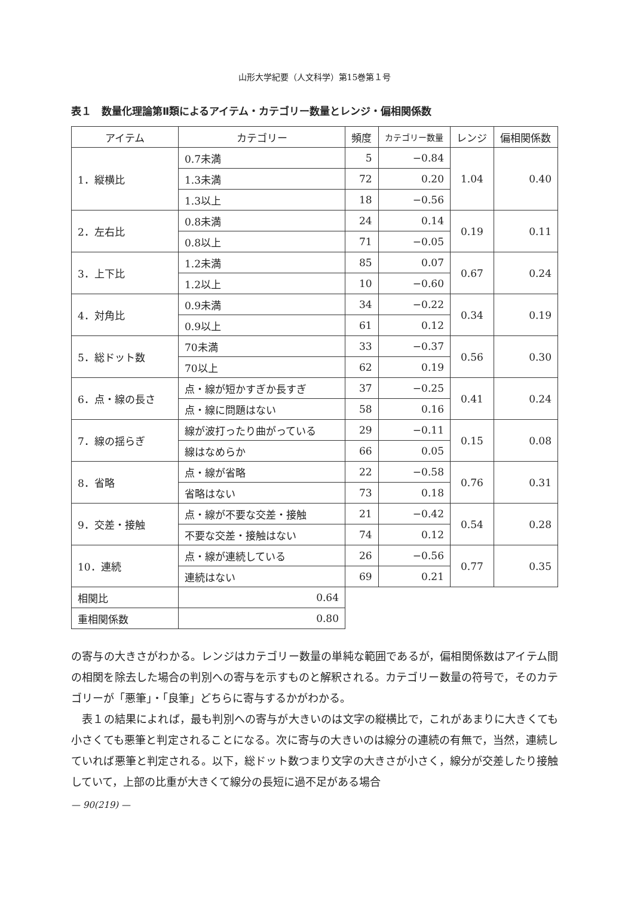山形大学紀要（人文科学）第15巻第１号
表１　数量化理論第Ⅱ類によるアイテム・カテゴリー数量とレンジ・偏相関係数
| アイテム | カテゴリー | 頻度 | カテゴリー数量 | レンジ | 偏相関係数 |
| --- | --- | --- | --- | --- | --- |
| 1．縦横比 | 0.7未満 | 5 | −0.84 | 1.04 | 0.40 |
| | 1.3未満 | 72 | 0.20 | | |
| | 1.3以上 | 18 | −0.56 | | |
| 2．左右比 | 0.8未満 | 24 | 0.14 | 0.19 | 0.11 |
| | 0.8以上 | 71 | −0.05 | | |
| 3．上下比 | 1.2未満 | 85 | 0.07 | 0.67 | 0.24 |
| | 1.2以上 | 10 | −0.60 | | |
| 4．対角比 | 0.9未満 | 34 | −0.22 | 0.34 | 0.19 |
| | 0.9以上 | 61 | 0.12 | | |
| 5．総ドット数 | 70未満 | 33 | −0.37 | 0.56 | 0.30 |
| | 70以上 | 62 | 0.19 | | |
| 6．点・線の長さ | 点・線が短かすぎか長すぎ | 37 | −0.25 | 0.41 | 0.24 |
| | 点・線に問題はない | 58 | 0.16 | | |
| 7．線の揺らぎ | 線が波打ったり曲がっている | 29 | −0.11 | 0.15 | 0.08 |
| | 線はなめらか | 66 | 0.05 | | |
| 8．省略 | 点・線が省略 | 22 | −0.58 | 0.76 | 0.31 |
| | 省略はない | 73 | 0.18 | | |
| 9．交差・接触 | 点・線が不要な交差・接触 | 21 | −0.42 | 0.54 | 0.28 |
| | 不要な交差・接触はない | 74 | 0.12 | | |
| 10．連続 | 点・線が連続している | 26 | −0.56 | 0.77 | 0.35 |
| | 連続はない | 69 | 0.21 | | |
| 相関比 | 0.64 | | | | |
| 重相関係数 | 0.80 | | | | |
の寄与の大きさがわかる。レンジはカテゴリー数量の単純な範囲であるが，偏相関係数はアイテム間の相関を除去した場合の判別への寄与を示すものと解釈される。カテゴリー数量の符号で，そのカテゴリーが「悪筆」・「良筆」どちらに寄与するかがわかる。
　表１の結果によれば，最も判別への寄与が大きいのは文字の縦横比で，これがあまりに大きくても小さくても悪筆と判定されることになる。次に寄与の大きいのは線分の連続の有無で，当然，連続していれば悪筆と判定される。以下，総ドット数つまり文字の大きさが小さく，線分が交差したり接触していて，上部の比重が大きくて線分の長短に過不足がある場合
— 90(219) —